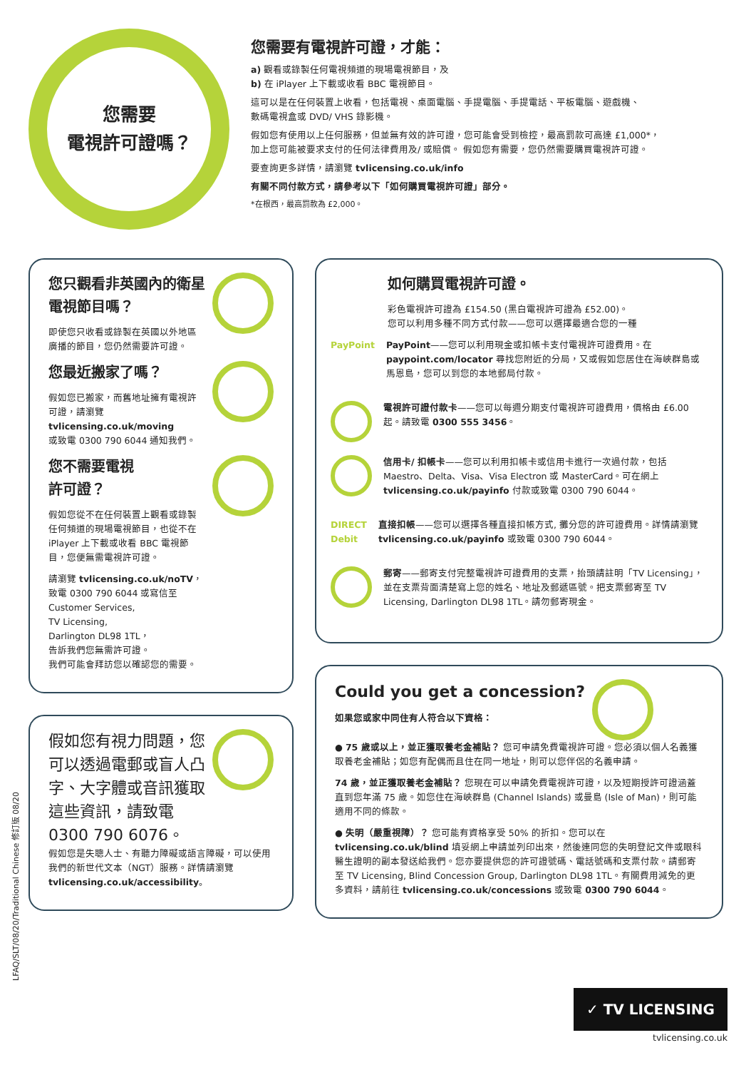您需要
電視許可證嗎？
您需要有電視許可證，才能：
a) 觀看或錄製任何電視頻道的現場電視節目，及
b) 在 iPlayer 上下載或收看 BBC 電視節目。
這可以是在任何裝置上收看，包括電視、桌面電腦、手提電腦、手提電話、平板電腦、遊戲機、
數碼電視盒或 DVD/ VHS 錄影機。
假如您有使用以上任何服務，但並無有效的許可證，您可能會受到檢控，最高罰款可高達 £1,000*，
加上您可能被要求支付的任何法律費用及/ 或賠償。 假如您有需要，您仍然需要購買電視許可證。
要查詢更多詳情，請瀏覽 tvlicensing.co.uk/info
有關不同付款方式，請參考以下「如何購買電視許可證」部分。
*在根西，最高罰款為 £2,000。
您只觀看非英國內的衛星電視節目嗎？
即使您只收看或錄製在英國以外地區廣播的節目，您仍然需要許可證。
您最近搬家了嗎？
假如您已搬家，而舊地址擁有電視許可證，請瀏覽
tvlicensing.co.uk/moving
或致電 0300 790 6044 通知我們。
您不需要電視
許可證？
假如您從不在任何裝置上觀看或錄製任何頻道的現場電視節目，也從不在 iPlayer 上下載或收看 BBC 電視節目，您便無需電視許可證。
請瀏覽 tvlicensing.co.uk/noTV，
致電 0300 790 6044 或寫信至
Customer Services,
TV Licensing,
Darlington DL98 1TL，
告訴我們您無需許可證。
我們可能會拜訪您以確認您的需要。
假如您有視力問題，您可以透過電郵或盲人凸字、大字體或音訊獲取這些資訊，請致電
0300 790 6076。
假如您是失聰人士、有聽力障礙或語言障礙，可以使用我們的新世代文本（NGT）服務。詳情請瀏覽
tvlicensing.co.uk/accessibility。
如何購買電視許可證。
彩色電視許可證為 £154.50 (黑白電視許可證為 £52.00)。
您可以利用多種不同方式付款——您可以選擇最適合您的一種
PayPoint PayPoint——您可以利用現金或扣帳卡支付電視許可證費用。在 paypoint.com/locator 尋找您附近的分局，又或假如您居住在海峽群島或馬恩島，您可以到您的本地郵局付款。
電視許可證付款卡——您可以每週分期支付電視許可證費用，價格由 £6.00 起。請致電 0300 555 3456。
信用卡/ 扣帳卡——您可以利用扣帳卡或信用卡進行一次過付款，包括 Maestro、Delta、Visa、Visa Electron 或 MasterCard。可在網上 tvlicensing.co.uk/payinfo 付款或致電 0300 790 6044。
DIRECT Debit
直接扣帳——您可以選擇各種直接扣帳方式, 攤分您的許可證費用。詳情請瀏覽 tvlicensing.co.uk/payinfo 或致電 0300 790 6044。
郵寄——郵寄支付完整電視許可證費用的支票，抬頭請註明「TV Licensing」，並在支票背面清楚寫上您的姓名、地址及郵遞區號。把支票郵寄至 TV Licensing, Darlington DL98 1TL。請勿郵寄現金。
Could you get a concession?
如果您或家中同住有人符合以下資格：
● 75 歲或以上，並正獲取養老金補貼？ 您可申請免費電視許可證。您必須以個人名義獲取養老金補貼；如您有配偶而且住在同一地址，則可以您伴侶的名義申請。
74 歲，並正獲取養老金補貼？ 您現在可以申請免費電視許可證，以及短期授許可證涵蓋直到您年滿 75 歲。如您住在海峽群島 (Channel Islands) 或曼島 (Isle of Man)，則可能適用不同的條款。
● 失明（嚴重視障）？ 您可能有資格享受 50% 的折扣。您可以在 tvlicensing.co.uk/blind 填妥網上申請並列印出來，然後連同您的失明登記文件或眼科醫生證明的副本發送給我們。您亦要提供您的許可證號碼、電話號碼和支票付款。請郵寄至 TV Licensing, Blind Concession Group, Darlington DL98 1TL。有關費用減免的更多資料，請前往 tvlicensing.co.uk/concessions 或致電 0300 790 6044。
LFAQ/SLT/08/20/Traditional Chinese 修訂版 08/20
✓ TV LICENSING
tvlicensing.co.uk